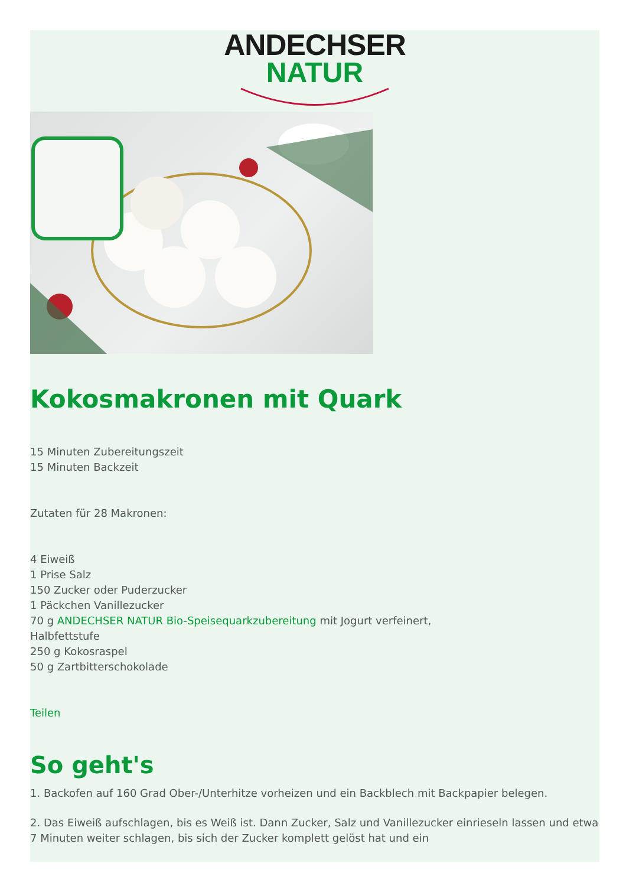ANDECHSER
NATUR
Kokosmakronen mit Quark
15 Minuten Zubereitungszeit
15 Minuten Backzeit
Zutaten für 28 Makronen:
4 Eiweiß
1 Prise Salz
150 Zucker oder Puderzucker
1 Päckchen Vanillezucker
70 g ANDECHSER NATUR Bio-Speisequarkzubereitung mit Jogurt verfeinert,
Halbfettstufe
250 g Kokosraspel
50 g Zartbitterschokolade
Teilen
So geht's
1. Backofen auf 160 Grad Ober-/Unterhitze vorheizen und ein Backblech mit Backpapier belegen.
2. Das Eiweiß aufschlagen, bis es Weiß ist. Dann Zucker, Salz und Vanillezucker einrieseln lassen und etwa 7 Minuten weiter schlagen, bis sich der Zucker komplett gelöst hat und ein